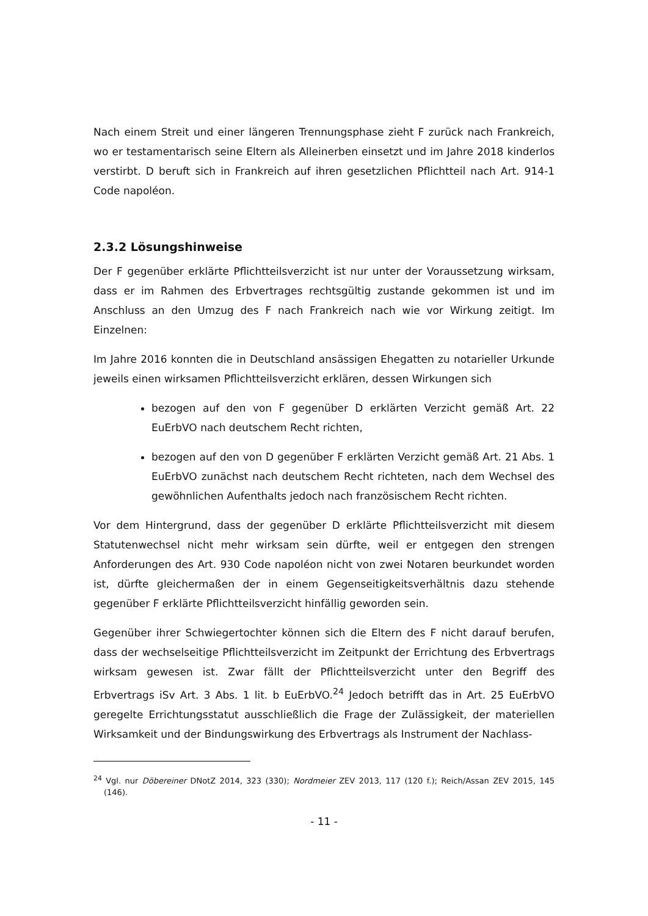Nach einem Streit und einer längeren Trennungsphase zieht F zurück nach Frankreich, wo er testamentarisch seine Eltern als Alleinerben einsetzt und im Jahre 2018 kinderlos verstirbt. D beruft sich in Frankreich auf ihren gesetzlichen Pflichtteil nach Art. 914-1 Code napoléon.
2.3.2 Lösungshinweise
Der F gegenüber erklärte Pflichtteilsverzicht ist nur unter der Voraussetzung wirksam, dass er im Rahmen des Erbvertrages rechtsgültig zustande gekommen ist und im Anschluss an den Umzug des F nach Frankreich nach wie vor Wirkung zeitigt. Im Einzelnen:
Im Jahre 2016 konnten die in Deutschland ansässigen Ehegatten zu notarieller Urkunde jeweils einen wirksamen Pflichtteilsverzicht erklären, dessen Wirkungen sich
bezogen auf den von F gegenüber D erklärten Verzicht gemäß Art. 22 EuErbVO nach deutschem Recht richten,
bezogen auf den von D gegenüber F erklärten Verzicht gemäß Art. 21 Abs. 1 EuErbVO zunächst nach deutschem Recht richteten, nach dem Wechsel des gewöhnlichen Aufenthalts jedoch nach französischem Recht richten.
Vor dem Hintergrund, dass der gegenüber D erklärte Pflichtteilsverzicht mit diesem Statutenwechsel nicht mehr wirksam sein dürfte, weil er entgegen den strengen Anforderungen des Art. 930 Code napoléon nicht von zwei Notaren beurkundet worden ist, dürfte gleichermaßen der in einem Gegenseitigkeitsverhältnis dazu stehende gegenüber F erklärte Pflichtteilsverzicht hinfällig geworden sein.
Gegenüber ihrer Schwiegertochter können sich die Eltern des F nicht darauf berufen, dass der wechselseitige Pflichtteilsverzicht im Zeitpunkt der Errichtung des Erbvertrags wirksam gewesen ist. Zwar fällt der Pflichtteilsverzicht unter den Begriff des Erbvertrags iSv Art. 3 Abs. 1 lit. b EuErbVO.<sup>24</sup> Jedoch betrifft das in Art. 25 EuErbVO geregelte Errichtungsstatut ausschließlich die Frage der Zulässigkeit, der materiellen Wirksamkeit und der Bindungswirkung des Erbvertrags als Instrument der Nachlass-
<sup>24</sup> Vgl. nur Döbereiner DNotZ 2014, 323 (330); Nordmeier ZEV 2013, 117 (120 f.); Reich/Assan ZEV 2015, 145 (146).
- 11 -